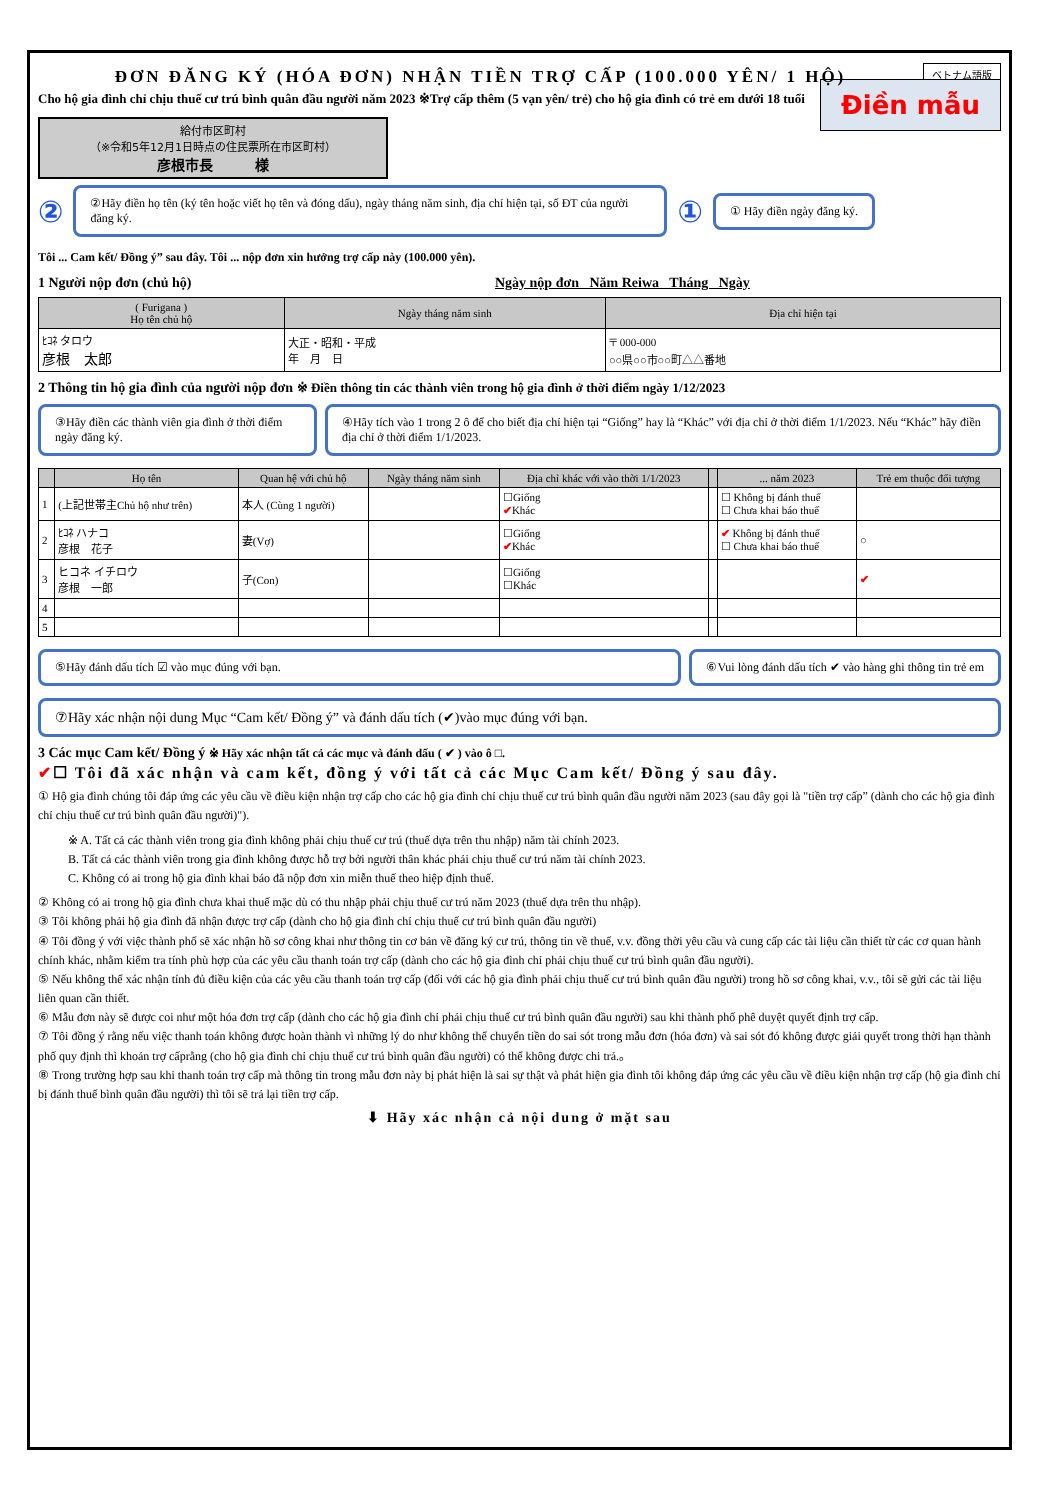ベトナム語版
ĐƠN ĐĂNG KÝ (HÓA ĐƠN) NHẬN TIỀN TRỢ CẤP (100.000 YÊN/ 1 HỘ)
Cho hộ gia đình chỉ chịu thuế cư trú bình quân đầu người năm 2023 ※Trợ cấp thêm (5 vạn yên/ trẻ) cho hộ gia đình có trẻ em dưới 18 tuổi
給付市区町村
（※令和5年12月1日時点の住民票所在市区町村）
彦根市長　　　様
Điền mẫu
②
②Hãy điền họ tên (ký tên hoặc viết họ tên và đóng dấu), ngày tháng năm sinh, địa chỉ hiện tại, số ĐT của người đăng ký.
①
① Hãy điền ngày đăng ký.
Tôi ... Cam kết/ Đồng ý” sau đây. Tôi ... nộp đơn xin hưởng trợ cấp này (100.000 yên).
1 Người nộp đơn (chủ hộ) Ngày nộp đơn Năm Reiwa Tháng Ngày
| ( Furigana ) Họ tên chủ hộ | Ngày tháng năm sinh | Địa chỉ hiện tại |
| --- | --- | --- |
| ﾋｺﾈ タロウ 彦根 太郎 | 大正・昭和・平成 年 月 日 | 〒 000-000 ○○県○○市○○町△△番地 |
2 Thông tin hộ gia đình của người nộp đơn ※ Điền thông tin các thành viên trong hộ gia đình ở thời điểm ngày 1/12/2023
③Hãy điền các thành viên gia đình ở thời điểm ngày đăng ký.
④Hãy tích vào 1 trong 2 ô để cho biết địa chỉ hiện tại “Giống” hay là “Khác” với địa chỉ ở thời điểm 1/1/2023. Nếu “Khác” hãy điền địa chỉ ở thời điểm 1/1/2023.
| | Họ tên | Quan hệ với chủ hộ | Ngày tháng năm sinh | Địa chỉ khác với vào thời 1/1/2023 | | ... năm 2023 | Trẻ em thuộc đối tượng |
| --- | --- | --- | --- | --- | --- | --- | --- |
| 1 | (上記世帯主Chủ hộ như trên) | 本人 (Cùng 1 người) | | ☐Giống ✔ Khác | | ☐ Không bị đánh thuế ☐ Chưa khai báo thuế | |
| 2 | ﾋｺﾈ ハナコ 彦根 花子 | 妻(Vợ) | | ☐Giống ✔ Khác | | ✔ Không bị đánh thuế ☐ Chưa khai báo thuế | ○ |
| 3 | ヒコネ イチロウ 彦根 一郎 | 子(Con) | | ☐Giống ☐Khác | | | ✔ |
| 4 | | | | | | | |
| 5 | | | | | | | |
⑤Hãy đánh dấu tích ☑ vào mục đúng với bạn.
⑥Vui lòng đánh dấu tích ✔ vào hàng ghi thông tin trẻ em
⑦Hãy xác nhận nội dung Mục “Cam kết/ Đồng ý” và đánh dấu tích (✔)vào mục đúng với bạn.
3 Các mục Cam kết/ Đồng ý ※ Hãy xác nhận tất cả các mục và đánh dấu ( ✔ ) vào ô □.
✔☐ Tôi đã xác nhận và cam kết, đồng ý với tất cả các Mục Cam kết/ Đồng ý sau đây.
① Hộ gia đình chúng tôi đáp ứng các yêu cầu về điều kiện nhận trợ cấp cho các hộ gia đình chỉ chịu thuế cư trú bình quân đầu người năm 2023 (sau đây gọi là "tiền trợ cấp” (dành cho các hộ gia đình chỉ chịu thuế cư trú bình quân đầu người)").
※ A. Tất cả các thành viên trong gia đình không phải chịu thuế cư trú (thuế dựa trên thu nhập) năm tài chính 2023.
B. Tất cả các thành viên trong gia đình không được hỗ trợ bởi người thân khác phải chịu thuế cư trú năm tài chính 2023.
C. Không có ai trong hộ gia đình khai báo đã nộp đơn xin miễn thuế theo hiệp định thuế.
② Không có ai trong hộ gia đình chưa khai thuế mặc dù có thu nhập phải chịu thuế cư trú năm 2023 (thuế dựa trên thu nhập).
③ Tôi không phải hộ gia đình đã nhận được trợ cấp (dành cho hộ gia đình chỉ chịu thuế cư trú bình quân đầu người)
④ Tôi đồng ý với việc thành phố sẽ xác nhận hồ sơ công khai như thông tin cơ bản về đăng ký cư trú, thông tin về thuế, v.v. đồng thời yêu cầu và cung cấp các tài liệu cần thiết từ các cơ quan hành chính khác, nhằm kiểm tra tính phù hợp của các yêu cầu thanh toán trợ cấp (dành cho các hộ gia đình chỉ phải chịu thuế cư trú bình quân đầu người).
⑤ Nếu không thể xác nhận tính đủ điều kiện của các yêu cầu thanh toán trợ cấp (đối với các hộ gia đình phải chịu thuế cư trú bình quân đầu người) trong hồ sơ công khai, v.v., tôi sẽ gửi các tài liệu liên quan cần thiết.
⑥ Mẫu đơn này sẽ được coi như một hóa đơn trợ cấp (dành cho các hộ gia đình chỉ phải chịu thuế cư trú bình quân đầu người) sau khi thành phố phê duyệt quyết định trợ cấp.
⑦ Tôi đồng ý rằng nếu việc thanh toán không được hoàn thành vì những lý do như không thể chuyển tiền do sai sót trong mẫu đơn (hóa đơn) và sai sót đó không được giải quyết trong thời hạn thành phố quy định thì khoản trợ cấprằng (cho hộ gia đình chỉ chịu thuế cư trú bình quân đầu người) có thể không được chi trả.。
⑧ Trong trường hợp sau khi thanh toán trợ cấp mà thông tin trong mẫu đơn này bị phát hiện là sai sự thật và phát hiện gia đình tôi không đáp ứng các yêu cầu về điều kiện nhận trợ cấp (hộ gia đình chỉ bị đánh thuế bình quân đầu người) thì tôi sẽ trả lại tiền trợ cấp.
⬇ Hãy xác nhận cả nội dung ở mặt sau